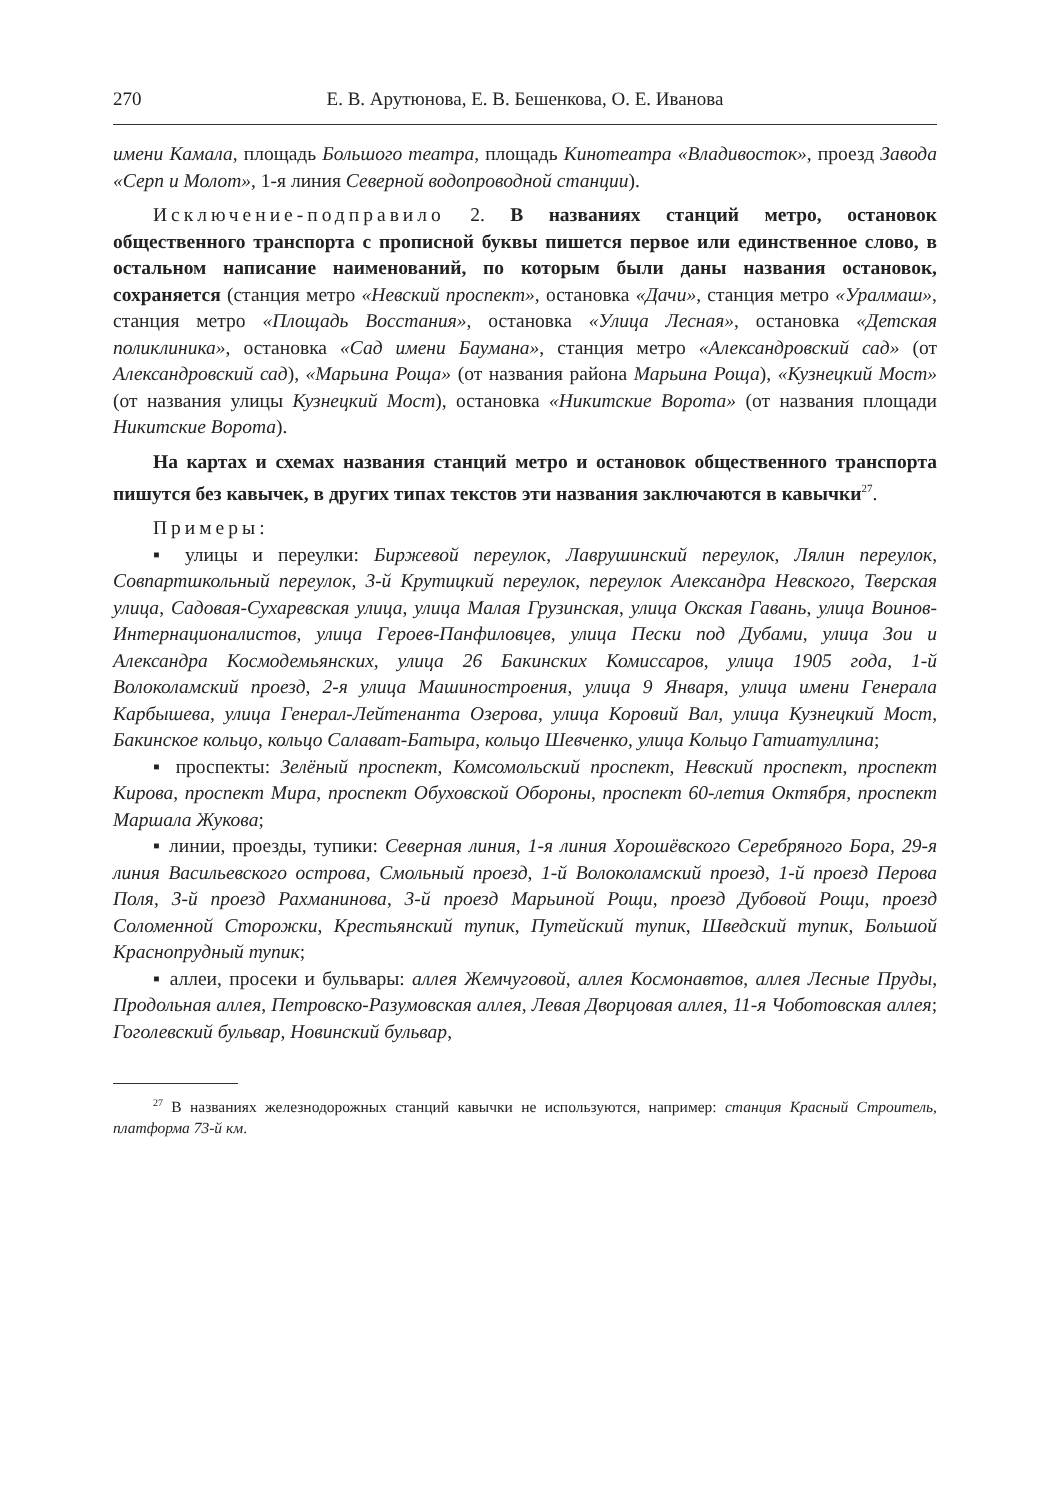270 Е. В. Арутюнова, Е. В. Бешенкова, О. Е. Иванова
имени Камала, площадь Большого театра, площадь Кинотеатра «Владивосток», проезд Завода «Серп и Молот», 1-я линия Северной водопроводной станции).
Исключение-подправило 2. В названиях станций метро, остановок общественного транспорта с прописной буквы пишется первое или единственное слово, в остальном написание наименований, по которым были даны названия остановок, сохраняется (станция метро «Невский проспект», остановка «Дачи», станция метро «Уралмаш», станция метро «Площадь Восстания», остановка «Улица Лесная», остановка «Детская поликлиника», остановка «Сад имени Баумана», станция метро «Александровский сад» (от Александровский сад), «Марьина Роща» (от названия района Марьина Роща), «Кузнецкий Мост» (от названия улицы Кузнецкий Мост), остановка «Никитские Ворота» (от названия площади Никитские Ворота).
На картах и схемах названия станций метро и остановок общественного транспорта пишутся без кавычек, в других типах текстов эти названия заключаются в кавычки<sup>27</sup>.
Примеры:
▪ улицы и переулки: Биржевой переулок, Лаврушинский переулок, Лялин переулок, Совпартшкольный переулок, 3-й Крутицкий переулок, переулок Александра Невского, Тверская улица, Садовая-Сухаревская улица, улица Малая Грузинская, улица Окская Гавань, улица Воинов-Интернационалистов, улица Героев-Панфиловцев, улица Пески под Дубами, улица Зои и Александра Космодемьянских, улица 26 Бакинских Комиссаров, улица 1905 года, 1-й Волоколамский проезд, 2-я улица Машиностроения, улица 9 Января, улица имени Генерала Карбышева, улица Генерал-Лейтенанта Озерова, улица Коровий Вал, улица Кузнецкий Мост, Бакинское кольцо, кольцо Салават-Батыра, кольцо Шевченко, улица Кольцо Гатиатуллина;
▪ проспекты: Зелёный проспект, Комсомольский проспект, Невский проспект, проспект Кирова, проспект Мира, проспект Обуховской Обороны, проспект 60-летия Октября, проспект Маршала Жукова;
▪ линии, проезды, тупики: Северная линия, 1-я линия Хорошёвского Серебряного Бора, 29-я линия Васильевского острова, Смольный проезд, 1-й Волоколамский проезд, 1-й проезд Перова Поля, 3-й проезд Рахманинова, 3-й проезд Марьиной Рощи, проезд Дубовой Рощи, проезд Соломенной Сторожки, Крестьянский тупик, Путейский тупик, Шведский тупик, Большой Краснопрудный тупик;
▪ аллеи, просеки и бульвары: аллея Жемчуговой, аллея Космонавтов, аллея Лесные Пруды, Продольная аллея, Петровско-Разумовская аллея, Левая Дворцовая аллея, 11-я Чоботовская аллея; Гоголевский бульвар, Новинский бульвар,
<sup>27</sup> В названиях железнодорожных станций кавычки не используются, например: станция Красный Строитель, платформа 73-й км.